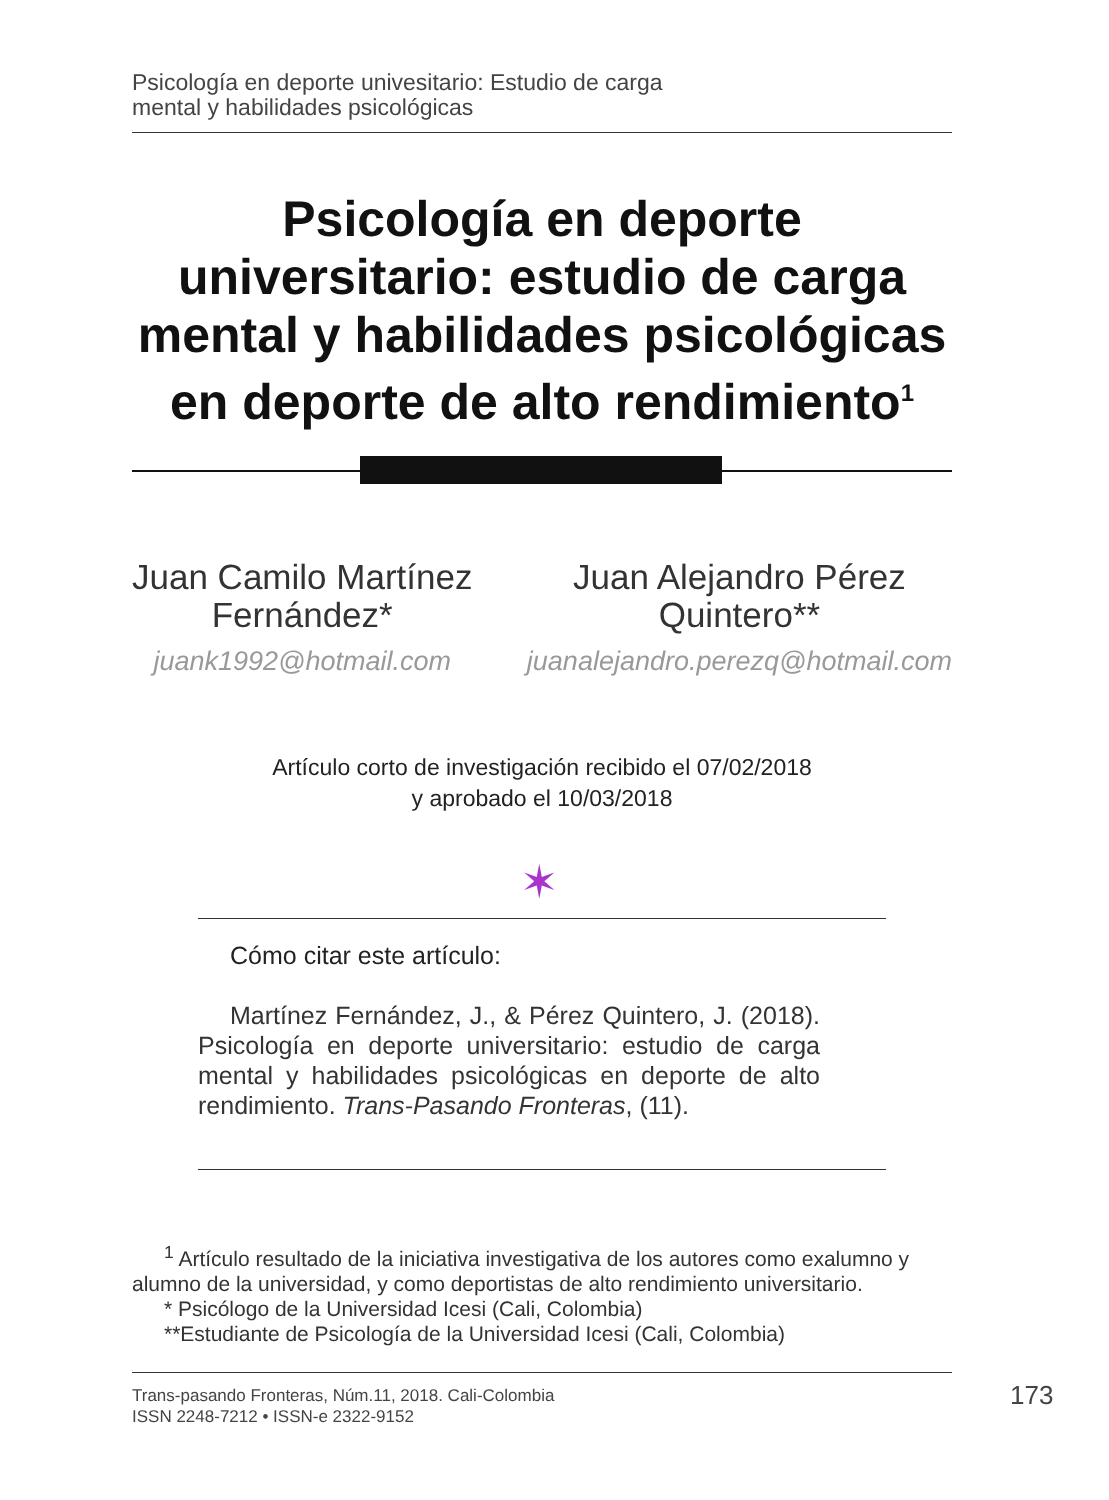Psicología en deporte univesitario: Estudio de carga
mental y habilidades psicológicas
Psicología en deporte universitario: estudio de carga mental y habilidades psicológicas en deporte de alto rendimiento<sup>1</sup>
Juan Camilo Martínez
Fernández*
juank1992@hotmail.com
Juan Alejandro Pérez
Quintero**
juanalejandro.perezq@hotmail.com
Artículo corto de investigación recibido el 07/02/2018
y aprobado el 10/03/2018
✶
Cómo citar este artículo:
Martínez Fernández, J., & Pérez Quintero, J. (2018). Psicología en deporte universitario: estudio de carga mental y habilidades psicológicas en deporte de alto rendimiento. Trans-Pasando Fronteras, (11).
<sup>1</sup> Artículo resultado de la iniciativa investigativa de los autores como exalumno y alumno de la universidad, y como deportistas de alto rendimiento universitario.
* Psicólogo de la Universidad Icesi (Cali, Colombia)
**Estudiante de Psicología de la Universidad Icesi (Cali, Colombia)
Trans-pasando Fronteras, Núm.11, 2018. Cali-Colombia
ISSN 2248-7212 • ISSN-e 2322-9152
173